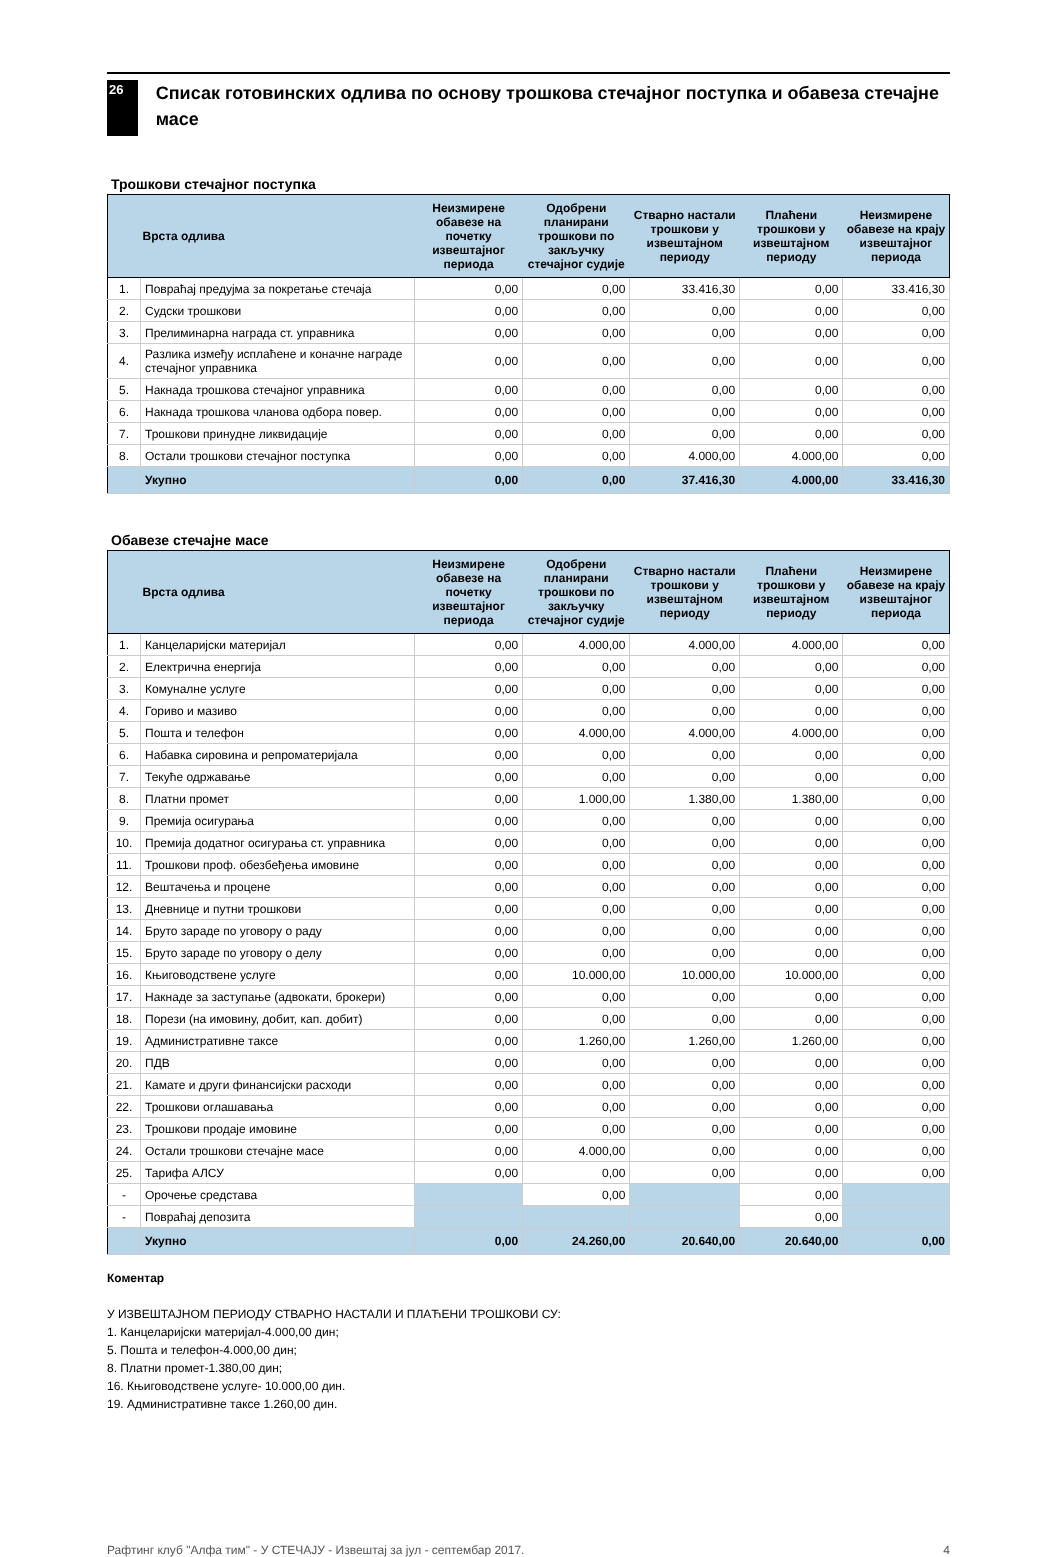26
Списак готовинских одлива по основу трошкова стечајног поступка и обавеза стечајне масе
Трошкови стечајног поступка
| | Врста одлива | Неизмирене обавезе на почетку извештајног периода | Одобрени планирани трошкови по закључку стечајног судије | Стварно настали трошкови у извештајном периоду | Плаћени трошкови у извештајном периоду | Неизмирене обавезе на крају извештајног периода |
| --- | --- | --- | --- | --- | --- | --- |
| 1. | Повраћај предујма за покретање стечаја | 0,00 | 0,00 | 33.416,30 | 0,00 | 33.416,30 |
| 2. | Судски трошкови | 0,00 | 0,00 | 0,00 | 0,00 | 0,00 |
| 3. | Прелиминарна награда ст. управника | 0,00 | 0,00 | 0,00 | 0,00 | 0,00 |
| 4. | Разлика између исплаћене и коначне награде стечајног управника | 0,00 | 0,00 | 0,00 | 0,00 | 0,00 |
| 5. | Накнада трошкова стечајног управника | 0,00 | 0,00 | 0,00 | 0,00 | 0,00 |
| 6. | Накнада трошкова чланова одбора повер. | 0,00 | 0,00 | 0,00 | 0,00 | 0,00 |
| 7. | Трошкови принудне ликвидације | 0,00 | 0,00 | 0,00 | 0,00 | 0,00 |
| 8. | Остали трошкови стечајног поступка | 0,00 | 0,00 | 4.000,00 | 4.000,00 | 0,00 |
| | Укупно | 0,00 | 0,00 | 37.416,30 | 4.000,00 | 33.416,30 |
Обавезе стечајне масе
| | Врста одлива | Неизмирене обавезе на почетку извештајног периода | Одобрени планирани трошкови по закључку стечајног судије | Стварно настали трошкови у извештајном периоду | Плаћени трошкови у извештајном периоду | Неизмирене обавезе на крају извештајног периода |
| --- | --- | --- | --- | --- | --- | --- |
| 1. | Канцеларијски материјал | 0,00 | 4.000,00 | 4.000,00 | 4.000,00 | 0,00 |
| 2. | Електрична енергија | 0,00 | 0,00 | 0,00 | 0,00 | 0,00 |
| 3. | Комуналне услуге | 0,00 | 0,00 | 0,00 | 0,00 | 0,00 |
| 4. | Гориво и мазиво | 0,00 | 0,00 | 0,00 | 0,00 | 0,00 |
| 5. | Пошта и телефон | 0,00 | 4.000,00 | 4.000,00 | 4.000,00 | 0,00 |
| 6. | Набавка сировина и репроматеријала | 0,00 | 0,00 | 0,00 | 0,00 | 0,00 |
| 7. | Текуће одржавање | 0,00 | 0,00 | 0,00 | 0,00 | 0,00 |
| 8. | Платни промет | 0,00 | 1.000,00 | 1.380,00 | 1.380,00 | 0,00 |
| 9. | Премија осигурања | 0,00 | 0,00 | 0,00 | 0,00 | 0,00 |
| 10. | Премија додатног осигурања ст. управника | 0,00 | 0,00 | 0,00 | 0,00 | 0,00 |
| 11. | Трошкови проф. обезбеђења имовине | 0,00 | 0,00 | 0,00 | 0,00 | 0,00 |
| 12. | Вештачења и процене | 0,00 | 0,00 | 0,00 | 0,00 | 0,00 |
| 13. | Дневнице и путни трошкови | 0,00 | 0,00 | 0,00 | 0,00 | 0,00 |
| 14. | Бруто зараде по уговору о раду | 0,00 | 0,00 | 0,00 | 0,00 | 0,00 |
| 15. | Бруто зараде по уговору о делу | 0,00 | 0,00 | 0,00 | 0,00 | 0,00 |
| 16. | Књиговодствене услуге | 0,00 | 10.000,00 | 10.000,00 | 10.000,00 | 0,00 |
| 17. | Накнаде за заступање (адвокати, брокери) | 0,00 | 0,00 | 0,00 | 0,00 | 0,00 |
| 18. | Порези (на имовину, добит, кап. добит) | 0,00 | 0,00 | 0,00 | 0,00 | 0,00 |
| 19. | Административне таксе | 0,00 | 1.260,00 | 1.260,00 | 1.260,00 | 0,00 |
| 20. | ПДВ | 0,00 | 0,00 | 0,00 | 0,00 | 0,00 |
| 21. | Камате и други финансијски расходи | 0,00 | 0,00 | 0,00 | 0,00 | 0,00 |
| 22. | Трошкови оглашавања | 0,00 | 0,00 | 0,00 | 0,00 | 0,00 |
| 23. | Трошкови продаје имовине | 0,00 | 0,00 | 0,00 | 0,00 | 0,00 |
| 24. | Остали трошкови стечајне масе | 0,00 | 4.000,00 | 0,00 | 0,00 | 0,00 |
| 25. | Тарифа АЛСУ | 0,00 | 0,00 | 0,00 | 0,00 | 0,00 |
| - | Орочење средстава | | 0,00 | | 0,00 | |
| - | Повраћај депозита | | | | 0,00 | |
| | Укупно | 0,00 | 24.260,00 | 20.640,00 | 20.640,00 | 0,00 |
Коментар
У ИЗВЕШТАЈНОМ ПЕРИОДУ СТВАРНО НАСТАЛИ И ПЛАЋЕНИ ТРОШКОВИ СУ:
1. Канцеларијски материјал-4.000,00 дин;
5. Пошта и телефон-4.000,00 дин;
8. Платни промет-1.380,00 дин;
16. Књиговодствене услуге- 10.000,00 дин.
19. Административне таксе 1.260,00 дин.
Рафтинг клуб "Алфа тим" - У СТЕЧАЈУ - Извештај за јул - септембар 2017. 4